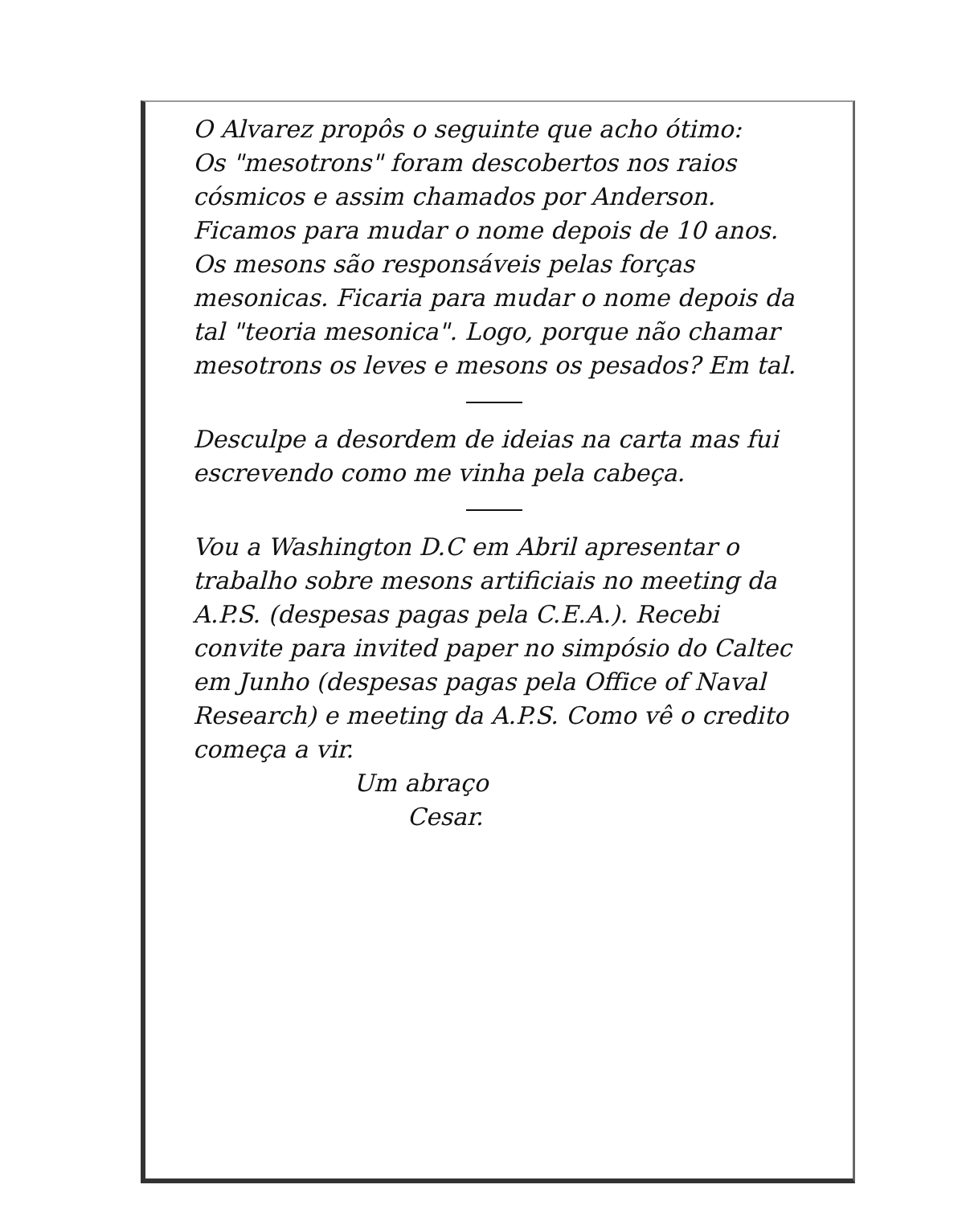O Alvarez propôs o seguinte que acho ótimo:
Os "mesotrons" foram descobertos nos raios cósmicos e assim chamados por Anderson. Ficamos para mudar o nome depois de 10 anos.
Os mesons são responsáveis pelas forças mesonicas. Ficaria para mudar o nome depois da tal "teoria mesonica". Logo, porque não chamar mesotrons os leves e mesons os pesados? Em tal.
Desculpe a desordem de ideias na carta mas fui escrevendo como me vinha pela cabeça.
Vou a Washington D.C em Abril apresentar o trabalho sobre mesons artificiais no meeting da A.P.S. (despesas pagas pela C.E.A.). Recebi convite para invited paper no simpósio do Caltec em Junho (despesas pagas pela Office of Naval Research) e meeting da A.P.S. Como vê o credito começa a vir.
Um abraço
Cesar.